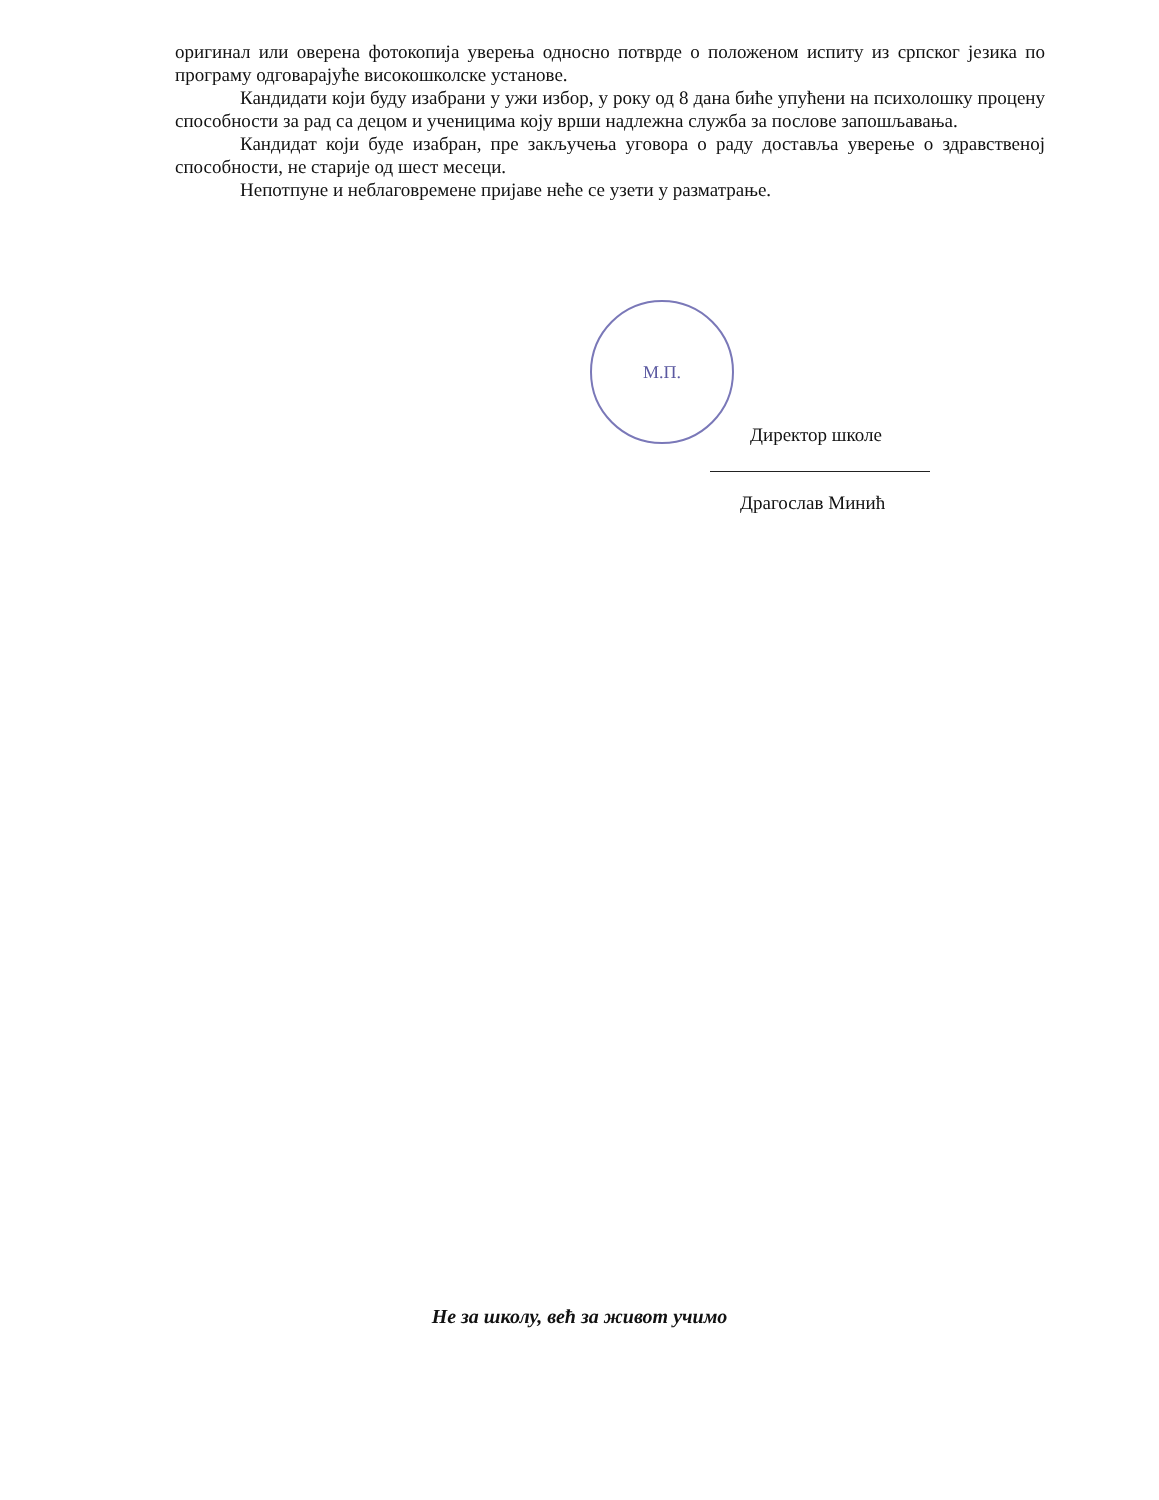оригинал или оверена фотокопија уверења односно потврде о положеном испиту из српског језика по програму одговарајуће високошколске установе.
Кандидати који буду изабрани у ужи избор, у року од 8 дана биће упућени на психолошку процену способности за рад са децом и ученицима коју врши надлежна служба за послове запошљавања.
Кандидат који буде изабран, пре закључења уговора о раду доставља уверење о здравственој способности, не старије од шест месеци.
Непотпуне и неблаговремене пријаве неће се узети у разматрање.
М.П.
Директор школе
Драгослав Минић
Не за школу, већ за живот учимо